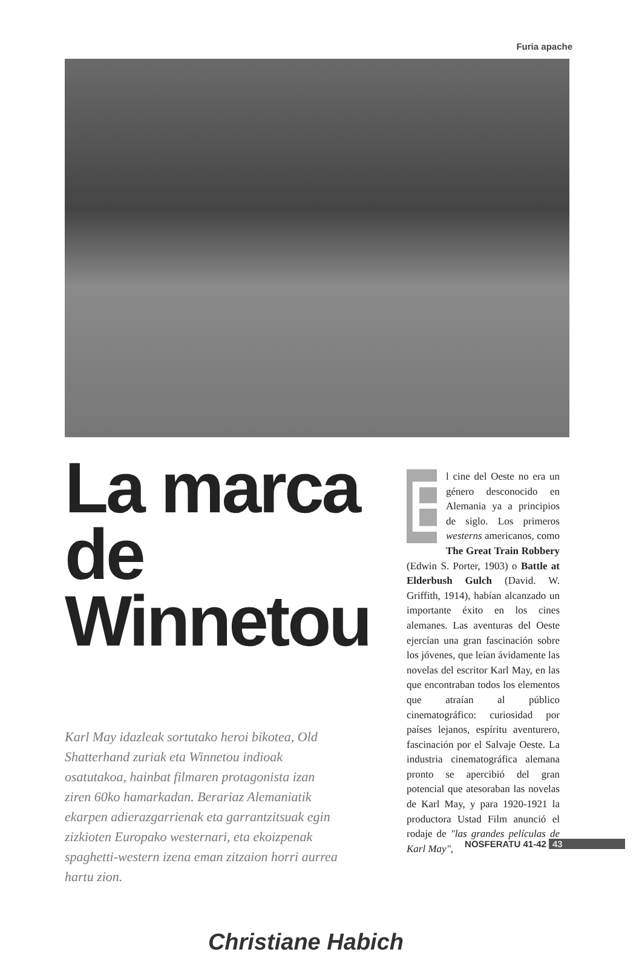Furia apache
La marca de
Winnetou
Karl May idazleak sortutako heroi bikotea, Old Shatterhand zuriak eta Winnetou indioak osatutakoa, hainbat filmaren protagonista izan ziren 60ko hamarkadan. Berariaz Alemaniatik ekarpen adierazgarrienak eta garrantzitsuak egin zizkioten Europako westernari, eta ekoizpenak spaghetti-western izena eman zitzaion horri aurrea hartu zion.
Christiane Habich
E
l cine del Oeste no era un género desconocido en Alemania ya a principios de siglo. Los primeros westerns americanos, como The Great Train Robbery (Edwin S. Porter, 1903) o Battle at Elderbush Gulch (David. W. Griffith, 1914), habían alcanzado un importante éxito en los cines alemanes. Las aventuras del Oeste ejercían una gran fascinación sobre los jóvenes, que leían ávidamente las novelas del escritor Karl May, en las que encontraban todos los elementos que atraían al público cinematográfico: curiosidad por países lejanos, espíritu aventurero, fascinación por el Salvaje Oeste. La industria cinematográfica alemana pronto se apercibió del gran potencial que atesoraban las novelas de Karl May, y para 1920-1921 la productora Ustad Film anunció el rodaje de "las grandes películas de Karl May",
NOSFERATU 41-42 43